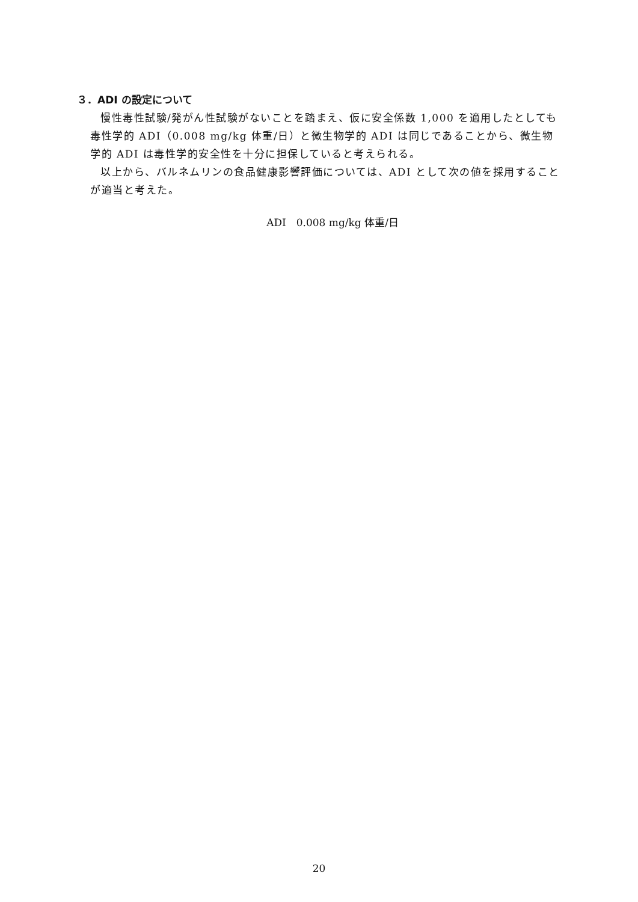３．ADI の設定について
慢性毒性試験/発がん性試験がないことを踏まえ、仮に安全係数 1,000 を適用したとしても毒性学的 ADI（0.008 mg/kg 体重/日）と微生物学的 ADI は同じであることから、微生物学的 ADI は毒性学的安全性を十分に担保していると考えられる。
以上から、バルネムリンの食品健康影響評価については、ADI として次の値を採用することが適当と考えた。
ADI　0.008 mg/kg 体重/日
20